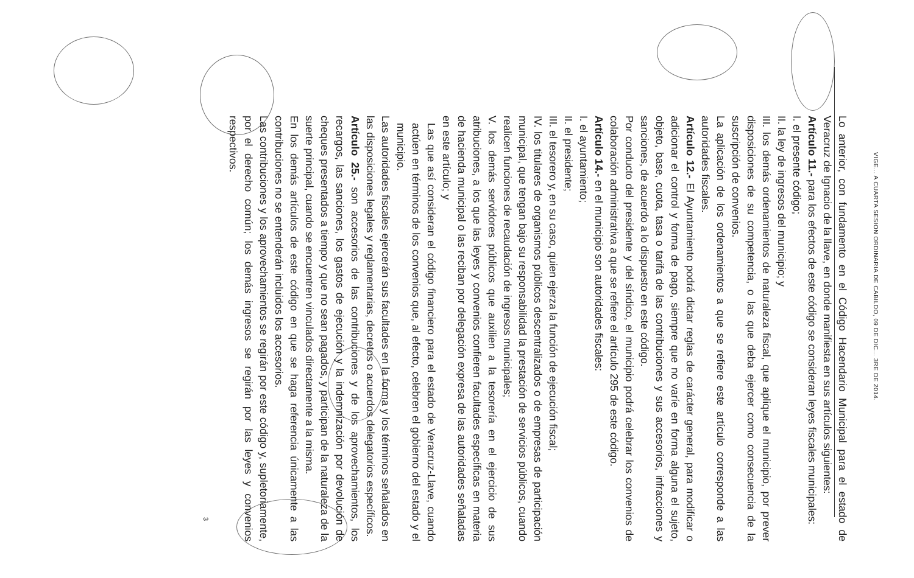VIGE... A CUARTA SESION ORDINARIA DE CABILDO, 09 DE DIC... 3RE DE 2014.
Lo anterior, con fundamento en el Código Hacendario Municipal para el estado de Veracruz de Ignacio de la llave, en donde manifiesta en sus artículos siguientes:
Artículo 11.- para los efectos de este código se consideran leyes fiscales municipales:
I. el presente código;
II. la ley de ingresos del municipio; y
III. los demás ordenamientos de naturaleza fiscal, que aplique el municipio, por prever disposiciones de su competencia, o las que deba ejercer como consecuencia de la suscripción de convenios.
La aplicación de los ordenamientos a que se refiere este artículo corresponde a las autoridades fiscales.
Artículo 12.- El Ayuntamiento podrá dictar reglas de carácter general, para modificar o adicionar el control y forma de pago, siempre que no varíe en forma alguna el sujeto, objeto, base, cuota, tasa o tarifa de las contribuciones y sus accesorios, infracciones y sanciones, de acuerdo a lo dispuesto en este código.
Por conducto del presidente y del síndico, el municipio podrá celebrar los convenios de colaboración administrativa a que se refiere el artículo 295 de este código.
Artículo 14.- en el municipio son autoridades fiscales:
I. el ayuntamiento;
II. el presidente;
III. el tesorero y, en su caso, quien ejerza la función de ejecución fiscal;
IV. los titulares de organismos públicos descentralizados o de empresas de participación municipal, que tengan bajo su responsabilidad la prestación de servicios públicos, cuando realicen funciones de recaudación de ingresos municipales;
V. los demás servidores públicos que auxilien a la tesorería en el ejercicio de sus atribuciones, a los que las leyes y convenios confieren facultades específicas en materia de hacienda municipal o las reciban por delegación expresa de las autoridades señaladas en este artículo; y
Las que así consideran el código financiero para el estado de Veracruz-Llave, cuando actúen en términos de los convenios que, al efecto, celebren el gobierno del estado y el municipio.
Las autoridades fiscales ejercerán sus facultades en la forma y los términos señalados en las disposiciones legales y reglamentarias, decretos o acuerdos delegatorios específicos.
Artículo 25.- son accesorios de las contribuciones y de los aprovechamientos, los recargos, las sanciones, los gastos de ejecución y la indemnización por devolución de cheques presentados a tiempo y que no sean pagados, y participan de la naturaleza de la suerte principal, cuando se encuentren vinculados directamente a la misma.
En los demás artículos de este código en que se haga referencia únicamente a las contribuciones no se entenderán incluidos los accesorios.
Las contribuciones y los aprovechamientos se regirán por este código y, supletoriamente, por el derecho común; los demás ingresos se regirán por las leyes y convenios respectivos.
3